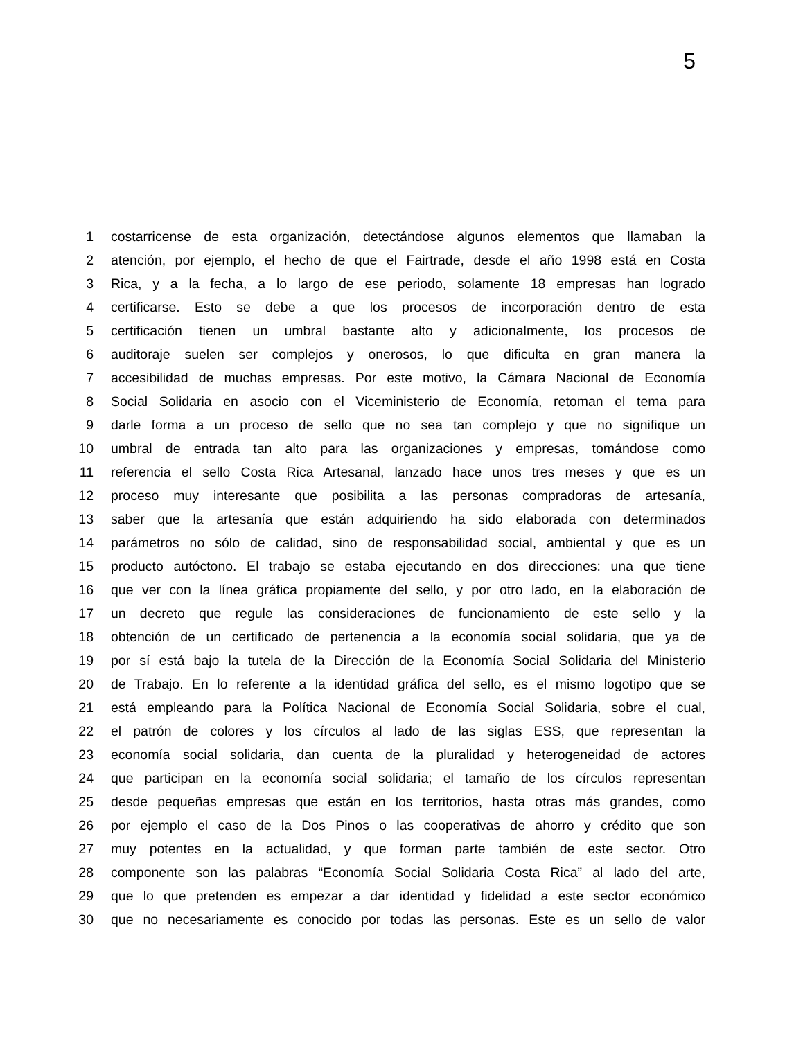5
1 costarricense de esta organización, detectándose algunos elementos que llamaban la
2 atención, por ejemplo, el hecho de que el Fairtrade, desde el año 1998 está en Costa
3 Rica, y a la fecha, a lo largo de ese periodo, solamente 18 empresas han logrado
4 certificarse. Esto se debe a que los procesos de incorporación dentro de esta
5 certificación tienen un umbral bastante alto y adicionalmente, los procesos de
6 auditoraje suelen ser complejos y onerosos, lo que dificulta en gran manera la
7 accesibilidad de muchas empresas. Por este motivo, la Cámara Nacional de Economía
8 Social Solidaria en asocio con el Viceministerio de Economía, retoman el tema para
9 darle forma a un proceso de sello que no sea tan complejo y que no signifique un
10 umbral de entrada tan alto para las organizaciones y empresas, tomándose como
11 referencia el sello Costa Rica Artesanal, lanzado hace unos tres meses y que es un
12 proceso muy interesante que posibilita a las personas compradoras de artesanía,
13 saber que la artesanía que están adquiriendo ha sido elaborada con determinados
14 parámetros no sólo de calidad, sino de responsabilidad social, ambiental y que es un
15 producto autóctono. El trabajo se estaba ejecutando en dos direcciones: una que tiene
16 que ver con la línea gráfica propiamente del sello, y por otro lado, en la elaboración de
17 un decreto que regule las consideraciones de funcionamiento de este sello y la
18 obtención de un certificado de pertenencia a la economía social solidaria, que ya de
19 por sí está bajo la tutela de la Dirección de la Economía Social Solidaria del Ministerio
20 de Trabajo. En lo referente a la identidad gráfica del sello, es el mismo logotipo que se
21 está empleando para la Política Nacional de Economía Social Solidaria, sobre el cual,
22 el patrón de colores y los círculos al lado de las siglas ESS, que representan la
23 economía social solidaria, dan cuenta de la pluralidad y heterogeneidad de actores
24 que participan en la economía social solidaria; el tamaño de los círculos representan
25 desde pequeñas empresas que están en los territorios, hasta otras más grandes, como
26 por ejemplo el caso de la Dos Pinos o las cooperativas de ahorro y crédito que son
27 muy potentes en la actualidad, y que forman parte también de este sector. Otro
28 componente son las palabras “Economía Social Solidaria Costa Rica” al lado del arte,
29 que lo que pretenden es empezar a dar identidad y fidelidad a este sector económico
30 que no necesariamente es conocido por todas las personas. Este es un sello de valor